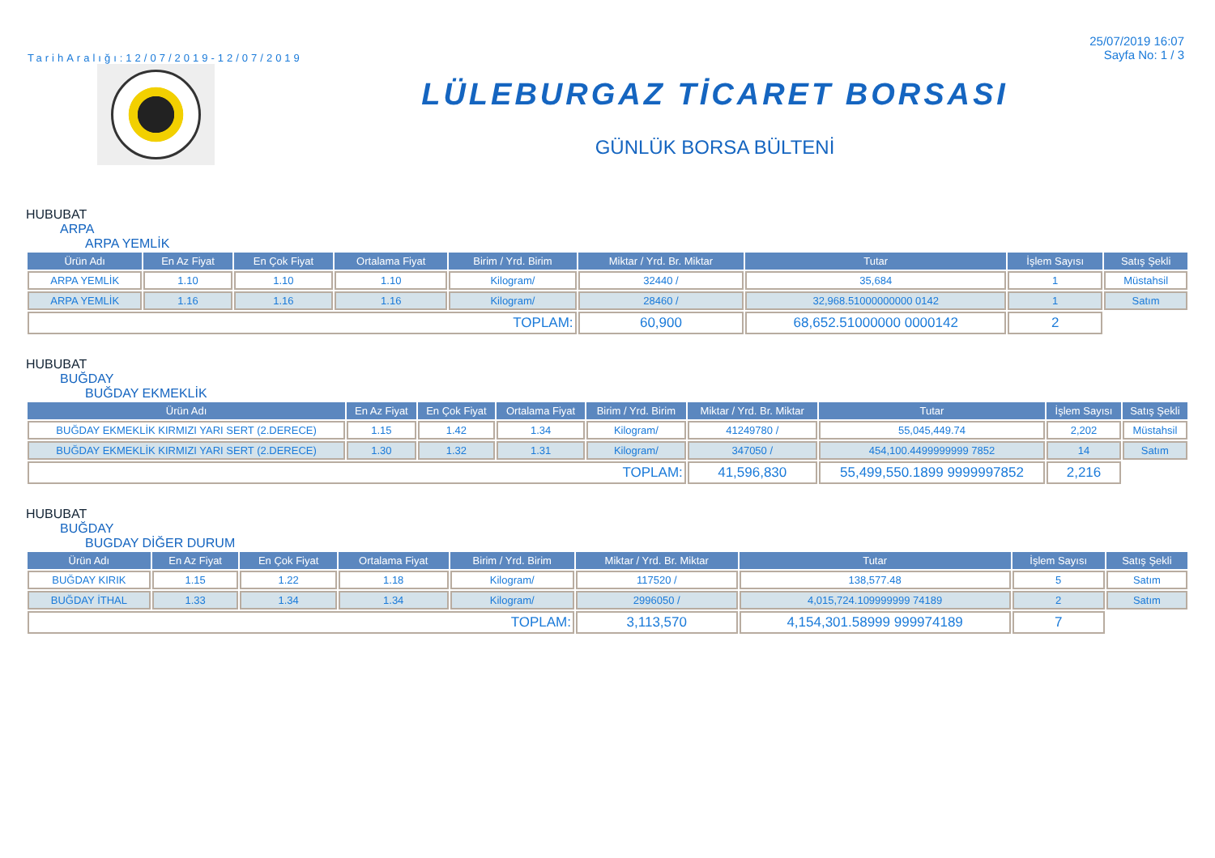TarihAralığı:12/07/2019-12/07/2019
25/07/2019 16:07
Sayfa No: 1 / 3
LÜLEBURGAZ TİCARET BORSASI
GÜNLÜK BORSA BÜLTENİ
HUBUBAT
ARPA
ARPA YEMLİK
| Ürün Adı | En Az Fiyat | En Çok Fiyat | Ortalama Fiyat | Birim / Yrd. Birim | Miktar / Yrd. Br. Miktar | Tutar | İşlem Sayısı | Satış Şekli |
| --- | --- | --- | --- | --- | --- | --- | --- | --- |
| ARPA YEMLİK | 1.10 | 1.10 | 1.10 | Kilogram/ | 32440 / | 35,684 | 1 | Müstahsil |
| ARPA YEMLİK | 1.16 | 1.16 | 1.16 | Kilogram/ | 28460 / | 32,968.51000000000 0142 | 1 | Satım |
| TOPLAM: | | | | | 60,900 | 68,652.51000000 0000142 | 2 | |
HUBUBAT
BUĞDAY
BUĞDAY EKMEKLİK
| Ürün Adı | En Az Fiyat | En Çok Fiyat | Ortalama Fiyat | Birim / Yrd. Birim | Miktar / Yrd. Br. Miktar | Tutar | İşlem Sayısı | Satış Şekli |
| --- | --- | --- | --- | --- | --- | --- | --- | --- |
| BUĞDAY EKMEKLİK KIRMIZI YARI SERT (2.DERECE) | 1.15 | 1.42 | 1.34 | Kilogram/ | 41249780 / | 55,045,449.74 | 2,202 | Müstahsil |
| BUĞDAY EKMEKLİK KIRMIZI YARI SERT (2.DERECE) | 1.30 | 1.32 | 1.31 | Kilogram/ | 347050 / | 454,100.4499999999 7852 | 14 | Satım |
| TOPLAM: | | | | | 41,596,830 | 55,499,550.1899 9999997852 | 2,216 | |
HUBUBAT
BUĞDAY
BUGDAY DİĞER DURUM
| Ürün Adı | En Az Fiyat | En Çok Fiyat | Ortalama Fiyat | Birim / Yrd. Birim | Miktar / Yrd. Br. Miktar | Tutar | İşlem Sayısı | Satış Şekli |
| --- | --- | --- | --- | --- | --- | --- | --- | --- |
| BUĞDAY KIRIK | 1.15 | 1.22 | 1.18 | Kilogram/ | 117520 / | 138,577.48 | 5 | Satım |
| BUĞDAY İTHAL | 1.33 | 1.34 | 1.34 | Kilogram/ | 2996050 / | 4,015,724.109999999 74189 | 2 | Satım |
| TOPLAM: | | | | | 3,113,570 | 4,154,301.58999 999974189 | 7 | |